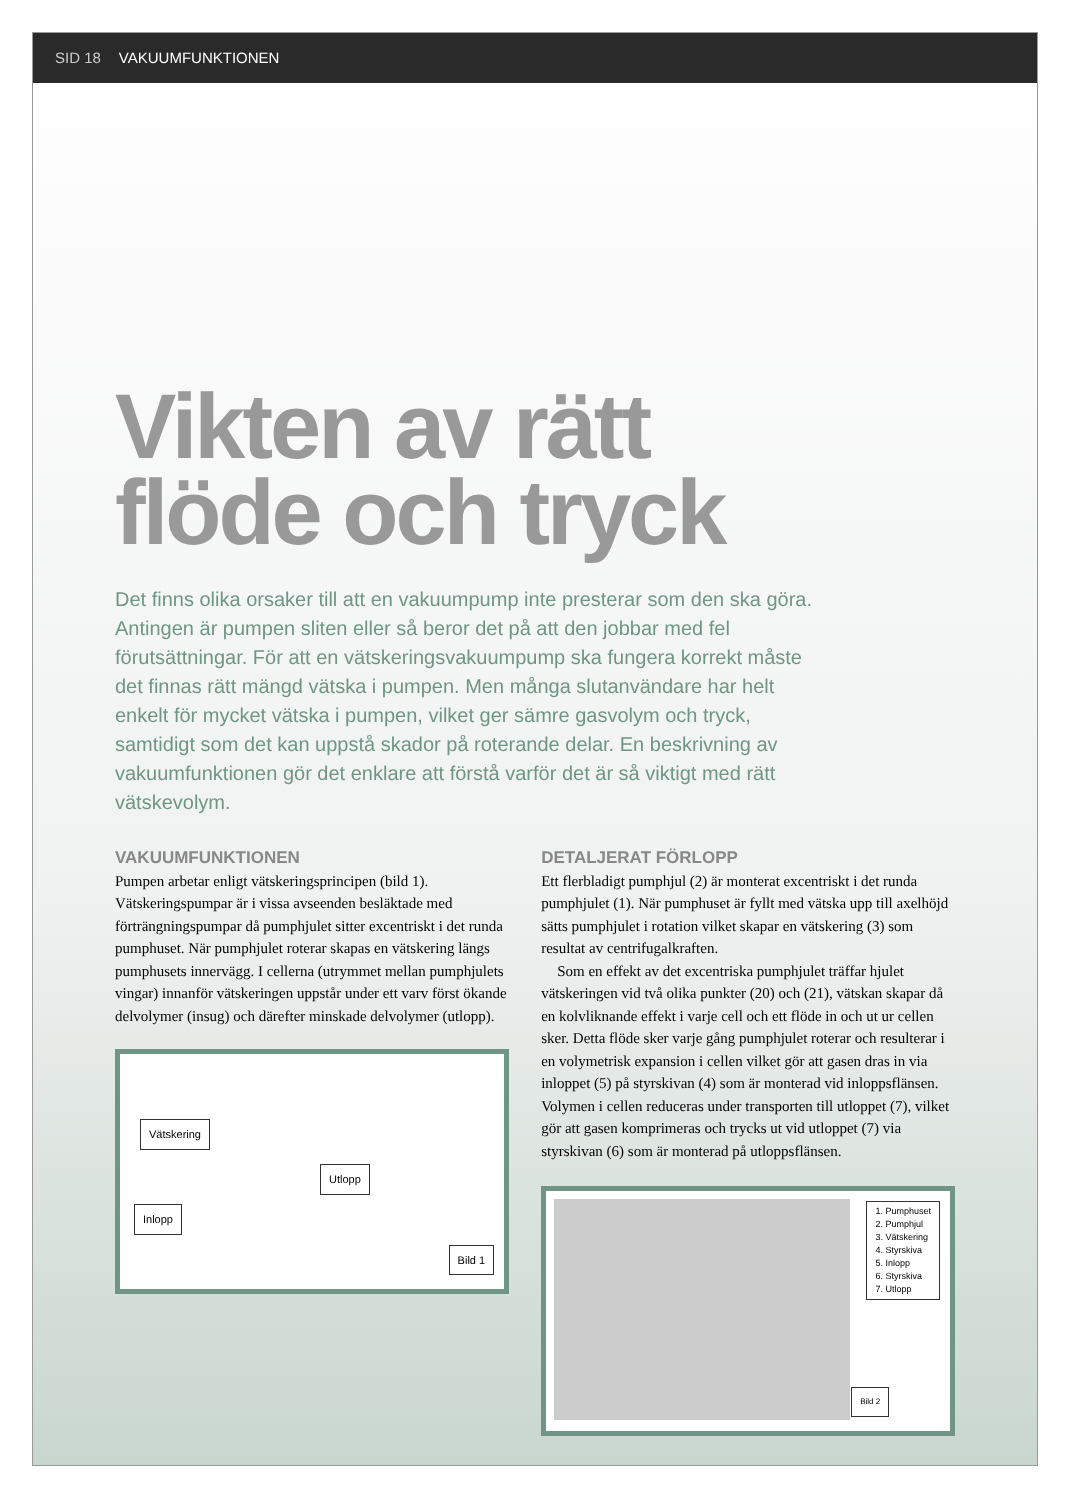SID 18 VAKUUMFUNKTIONEN
Vikten av rätt
flöde och tryck
Det finns olika orsaker till att en vakuumpump inte presterar som den ska göra. Antingen är pumpen sliten eller så beror det på att den jobbar med fel förutsättningar. För att en vätskeringsvakuumpump ska fungera korrekt måste det finnas rätt mängd vätska i pumpen. Men många slutanvändare har helt enkelt för mycket vätska i pumpen, vilket ger sämre gasvolym och tryck, samtidigt som det kan uppstå skador på roterande delar. En beskrivning av vakuumfunktionen gör det enklare att förstå varför det är så viktigt med rätt vätskevolym.
VAKUUMFUNKTIONEN
Pumpen arbetar enligt vätskeringsprincipen (bild 1). Vätskeringspumpar är i vissa avseenden besläktade med förträngningspumpar då pumphjulet sitter excentriskt i det runda pumphuset. När pumphjulet roterar skapas en vätskering längs pumphusets innervägg. I cellerna (utrymmet mellan pumphjulets vingar) innanför vätskeringen uppstår under ett varv först ökande delvolymer (insug) och därefter minskade delvolymer (utlopp).
Vätskering
Utlopp
Inlopp
Bild 1
DETALJERAT FÖRLOPP
Ett flerbladigt pumphjul (2) är monterat excentriskt i det runda pumphjulet (1). När pumphuset är fyllt med vätska upp till axelhöjd sätts pumphjulet i rotation vilket skapar en vätskering (3) som resultat av centrifugalkraften.
Som en effekt av det excentriska pumphjulet träffar hjulet vätskeringen vid två olika punkter (20) och (21), vätskan skapar då en kolvliknande effekt i varje cell och ett flöde in och ut ur cellen sker. Detta flöde sker varje gång pumphjulet roterar och resulterar i en volymetrisk expansion i cellen vilket gör att gasen dras in via inloppet (5) på styrskivan (4) som är monterad vid inloppsflänsen. Volymen i cellen reduceras under transporten till utloppet (7), vilket gör att gasen komprimeras och trycks ut vid utloppet (7) via styrskivan (6) som är monterad på utloppsflänsen.
1. Pumphuset
2. Pumphjul
3. Vätskering
4. Styrskiva
5. Inlopp
6. Styrskiva
7. Utlopp
Bild 2